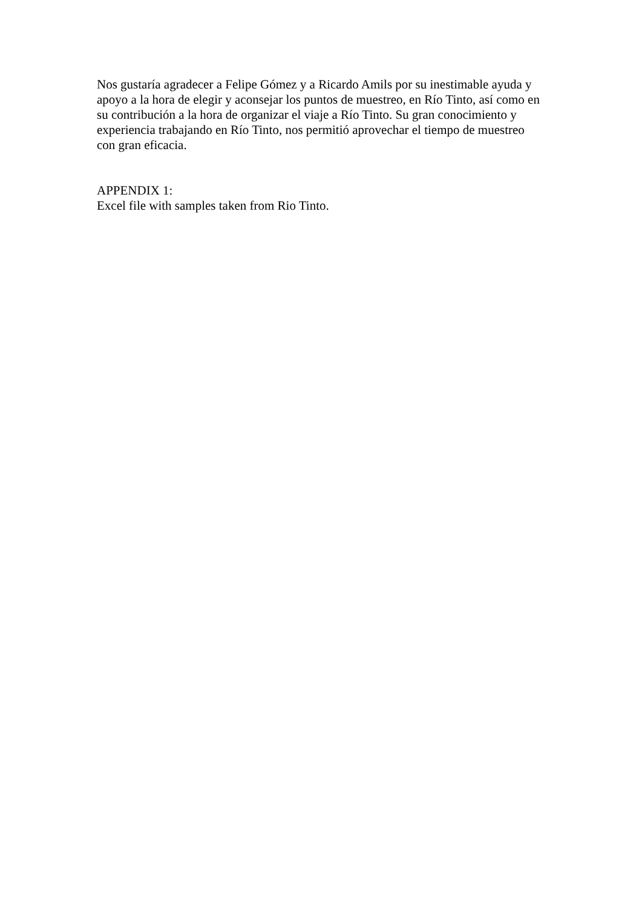Nos gustaría agradecer a Felipe Gómez y a Ricardo Amils por su inestimable ayuda y apoyo a la hora de elegir y aconsejar los puntos de muestreo, en Río Tinto, así como en su contribución a la hora de organizar el viaje a Río Tinto. Su gran conocimiento y experiencia trabajando en Río Tinto, nos permitió aprovechar el tiempo de muestreo con gran eficacia.
APPENDIX 1:
Excel file with samples taken from Rio Tinto.